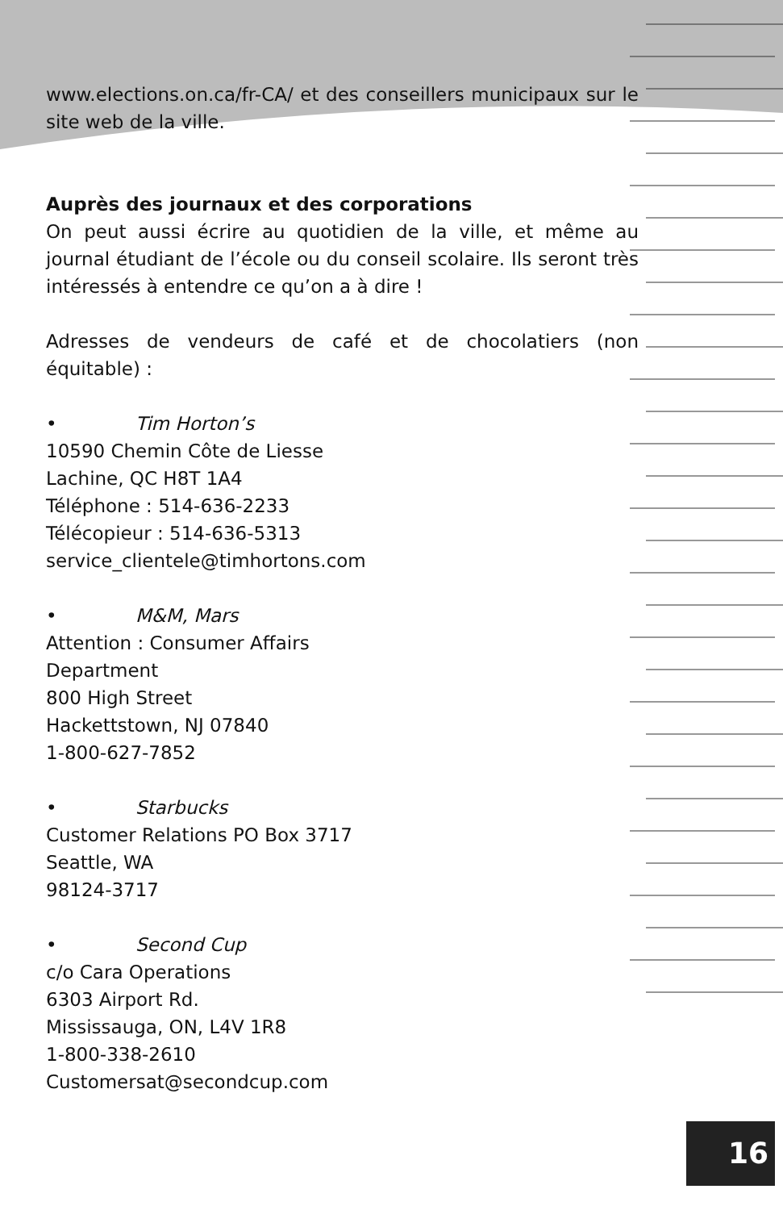www.elections.on.ca/fr-CA/ et des conseillers municipaux sur le site web de la ville.
Auprès des journaux et des corporations
On peut aussi écrire au quotidien de la ville, et même au journal étudiant de l’école ou du conseil scolaire. Ils seront très intéressés à entendre ce qu’on a à dire !
Adresses de vendeurs de café et de chocolatiers (non équitable) :
• Tim Horton’s
10590 Chemin Côte de Liesse
Lachine, QC H8T 1A4
Téléphone : 514-636-2233
Télécopieur : 514-636-5313
service_clientele@timhortons.com
• M&M, Mars
Attention : Consumer Affairs
Department
800 High Street
Hackettstown, NJ 07840
1-800-627-7852
• Starbucks
Customer Relations PO Box 3717
Seattle, WA
98124-3717
• Second Cup
c/o Cara Operations
6303 Airport Rd.
Mississauga, ON, L4V 1R8
1-800-338-2610
Customersat@secondcup.com
16